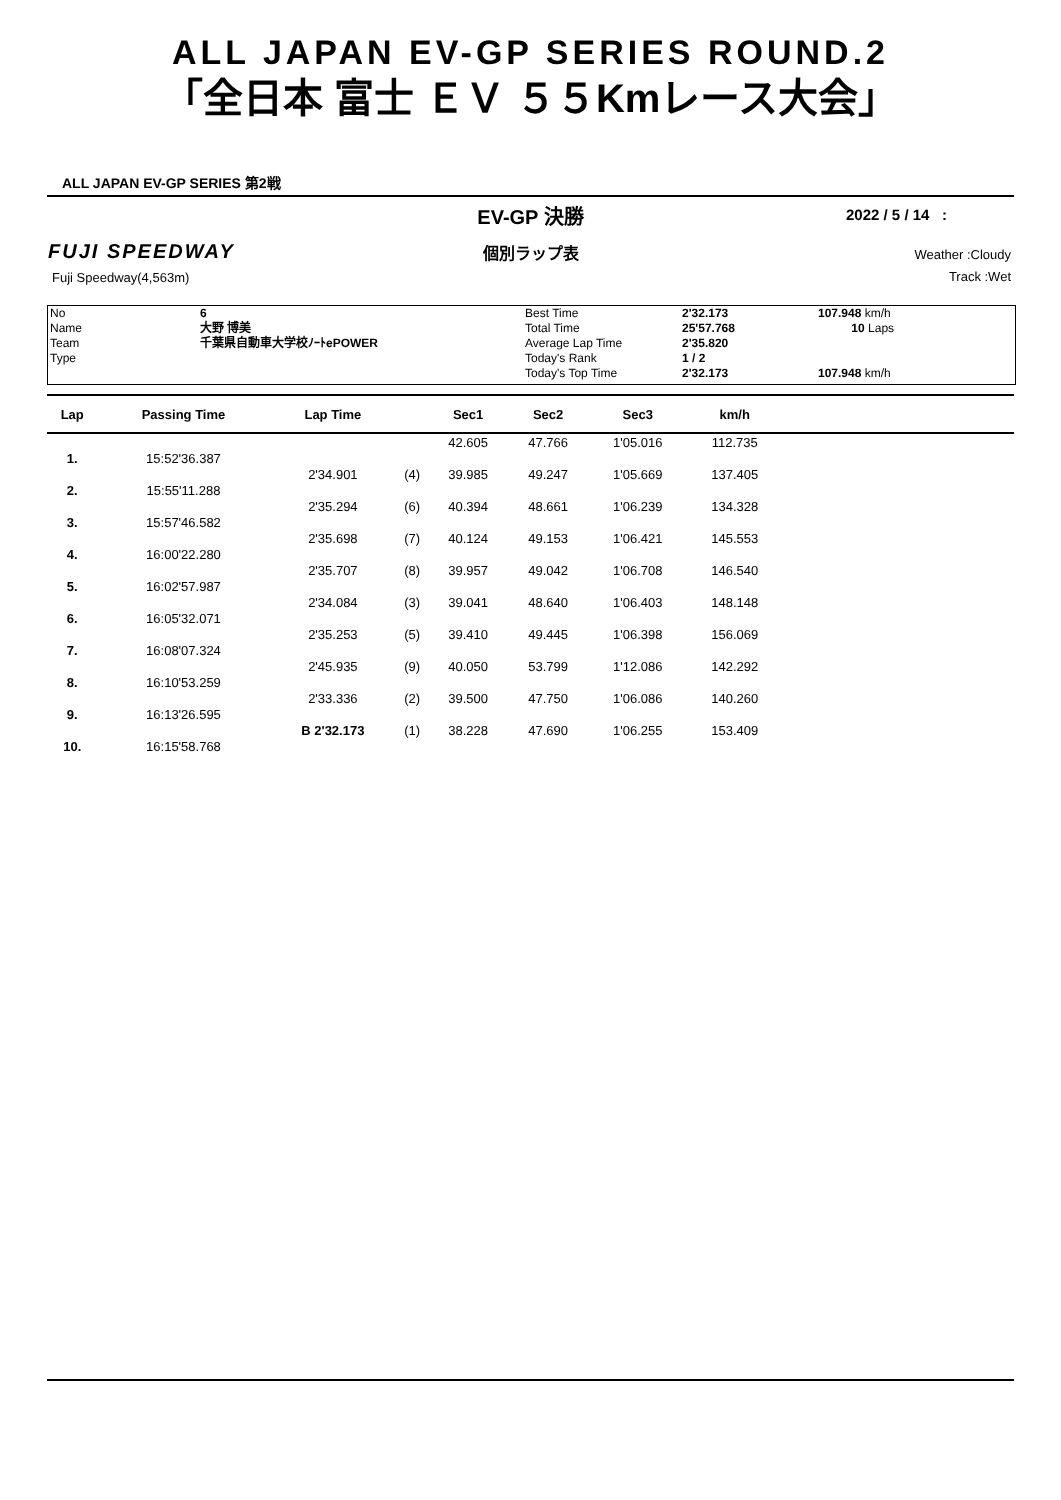ALL JAPAN EV-GP SERIES ROUND.2
「全日本 富士 ＥＶ ５５Kmレース大会」
ALL JAPAN EV-GP SERIES 第2戦
EV-GP 決勝 2022 / 5 / 14 :
FUJI SPEEDWAY
個別ラップ表
Weather :Cloudy
Track :Wet
Fuji Speedway(4,563m)
No
Name
Team
Type
6
大野 博美
千葉県自動車大学校ﾉｰﾄePOWER
Best Time
Total Time
Average Lap Time
Today's Rank
Today's Top Time
2'32.173
25'57.768
2'35.820
1 / 2
2'32.173
107.948 km/h
10 Laps
107.948 km/h
| Lap | Passing Time | Lap Time | | Sec1 | Sec2 | Sec3 | km/h | |
| --- | --- | --- | --- | --- | --- | --- | --- | --- |
| | | | | 42.605 | 47.766 | 1'05.016 | 112.735 | |
| 1. | 15:52'36.387 | | | | | | | |
| | | 2'34.901 | (4) | 39.985 | 49.247 | 1'05.669 | 137.405 | |
| 2. | 15:55'11.288 | | | | | | | |
| | | 2'35.294 | (6) | 40.394 | 48.661 | 1'06.239 | 134.328 | |
| 3. | 15:57'46.582 | | | | | | | |
| | | 2'35.698 | (7) | 40.124 | 49.153 | 1'06.421 | 145.553 | |
| 4. | 16:00'22.280 | | | | | | | |
| | | 2'35.707 | (8) | 39.957 | 49.042 | 1'06.708 | 146.540 | |
| 5. | 16:02'57.987 | | | | | | | |
| | | 2'34.084 | (3) | 39.041 | 48.640 | 1'06.403 | 148.148 | |
| 6. | 16:05'32.071 | | | | | | | |
| | | 2'35.253 | (5) | 39.410 | 49.445 | 1'06.398 | 156.069 | |
| 7. | 16:08'07.324 | | | | | | | |
| | | 2'45.935 | (9) | 40.050 | 53.799 | 1'12.086 | 142.292 | |
| 8. | 16:10'53.259 | | | | | | | |
| | | 2'33.336 | (2) | 39.500 | 47.750 | 1'06.086 | 140.260 | |
| 9. | 16:13'26.595 | | | | | | | |
| | | B 2'32.173 | (1) | 38.228 | 47.690 | 1'06.255 | 153.409 | |
| 10. | 16:15'58.768 | | | | | | | |